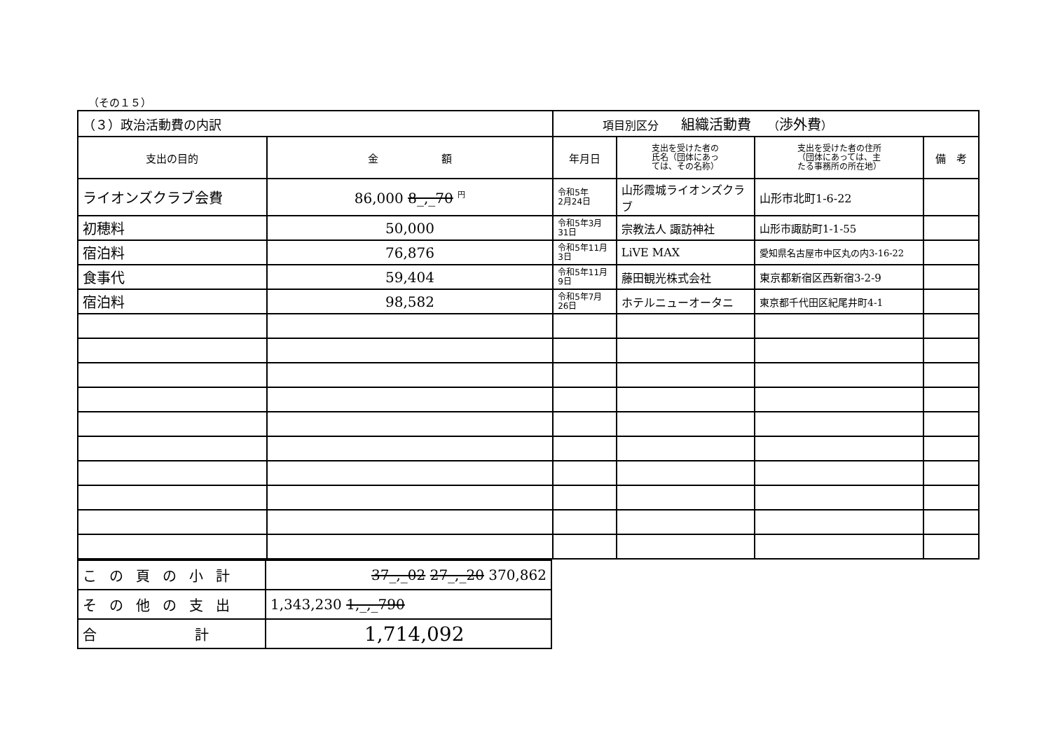（その１５）
| （３）政治活動費の内訳 | | 項目別区分 組織活動費 （ 渉外費 ） | | | |
| 支出の目的 | 金 額 | 年月日 | 支出を受けた者の 氏名（団体にあっ ては、その名称） | 支出を受けた者の住所 （団体にあっては、主 たる事務所の所在地） | 備 考 |
| ライオンズクラブ会費 | 86,000 8_,_70 <sup>円</sup> | 令和5年 2月24日 | 山形霞城ライオンズクラブ | 山形市北町1-6-22 | |
| 初穂料 | 50,000 | 令和5年3月31日 | 宗教法人 諏訪神社 | 山形市諏訪町1-1-55 | |
| 宿泊料 | 76,876 | 令和5年11月3日 | LiVE MAX | 愛知県名古屋市中区丸の内3-16-22 | |
| 食事代 | 59,404 | 令和5年11月9日 | 藤田観光株式会社 | 東京都新宿区西新宿3-2-9 | |
| 宿泊料 | 98,582 | 令和5年7月26日 | ホテルニューオータニ | 東京都千代田区紀尾井町4-1 | |
| この頁の小計 | 37_,_02 27_,_20 370,862 |
| その他の支出 | 1,343,230 1,_,_790 |
| 合 計 | 1,714,092 |